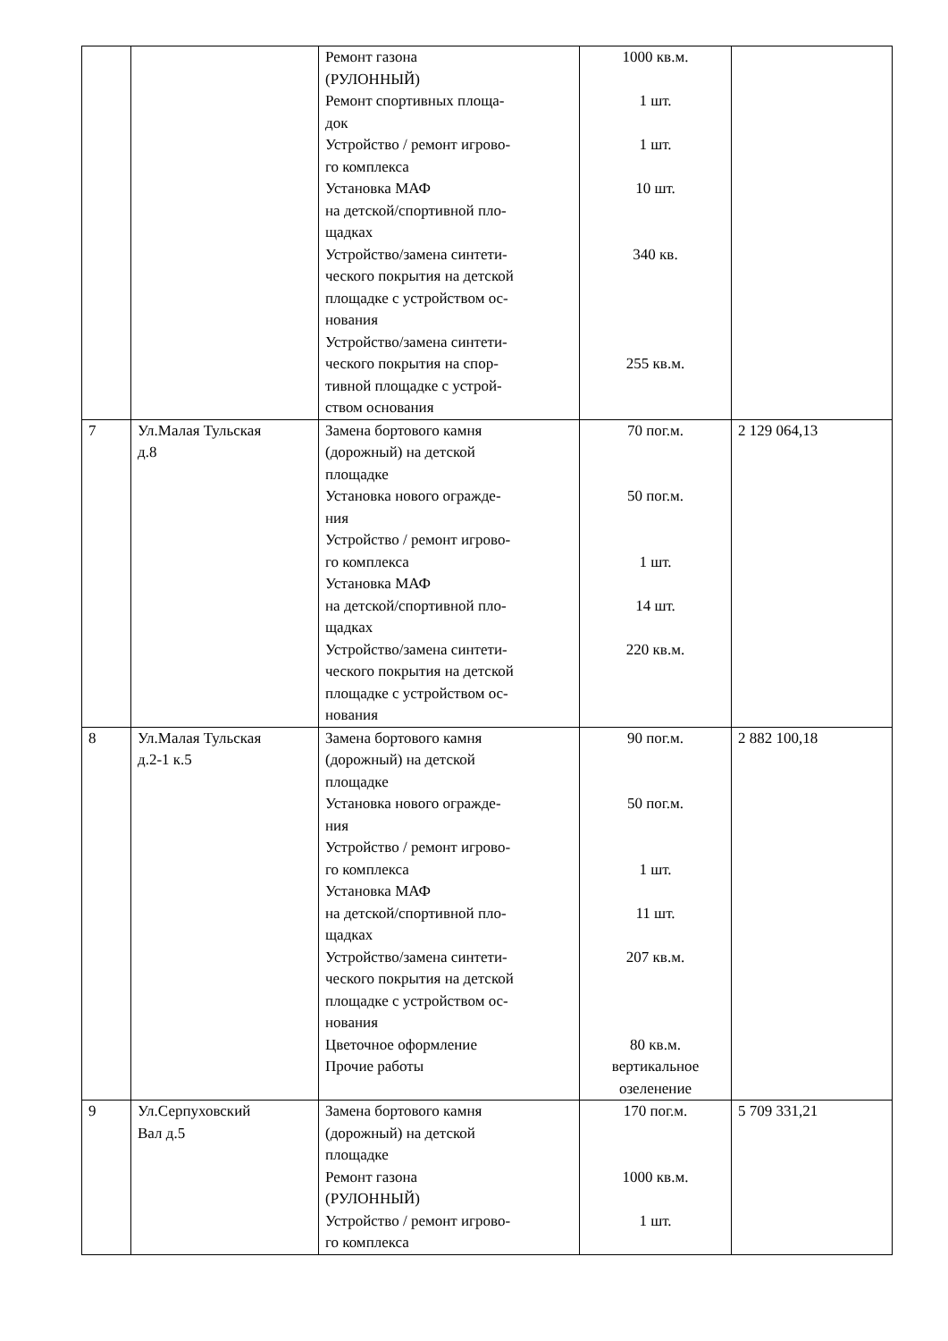| | | Ремонт газона (РУЛОННЫЙ) Ремонт спортивных площа- док Устройство / ремонт игрово- го комплекса Установка МАФ на детской/спортивной пло- щадках Устройство/замена синтети- ческого покрытия на детской площадке с устройством ос- нования Устройство/замена синтети- ческого покрытия на спор- тивной площадке с устрой- ством основания | 1000 кв.м. 1 шт. 1 шт. 10 шт. 340 кв. 255 кв.м. | |
| 7 | Ул.Малая Тульская д.8 | Замена бортового камня (дорожный) на детской площадке Установка нового огражде- ния Устройство / ремонт игрово- го комплекса Установка МАФ на детской/спортивной пло- щадках Устройство/замена синтети- ческого покрытия на детской площадке с устройством ос- нования | 70 пог.м. 50 пог.м. 1 шт. 14 шт. 220 кв.м. | 2 129 064,13 |
| 8 | Ул.Малая Тульская д.2-1 к.5 | Замена бортового камня (дорожный) на детской площадке Установка нового огражде- ния Устройство / ремонт игрово- го комплекса Установка МАФ на детской/спортивной пло- щадках Устройство/замена синтети- ческого покрытия на детской площадке с устройством ос- нования Цветочное оформление Прочие работы | 90 пог.м. 50 пог.м. 1 шт. 11 шт. 207 кв.м. 80 кв.м. вертикальное озеленение | 2 882 100,18 |
| 9 | Ул.Серпуховский Вал д.5 | Замена бортового камня (дорожный) на детской площадке Ремонт газона (РУЛОННЫЙ) Устройство / ремонт игрово- го комплекса | 170 пог.м. 1000 кв.м. 1 шт. | 5 709 331,21 |